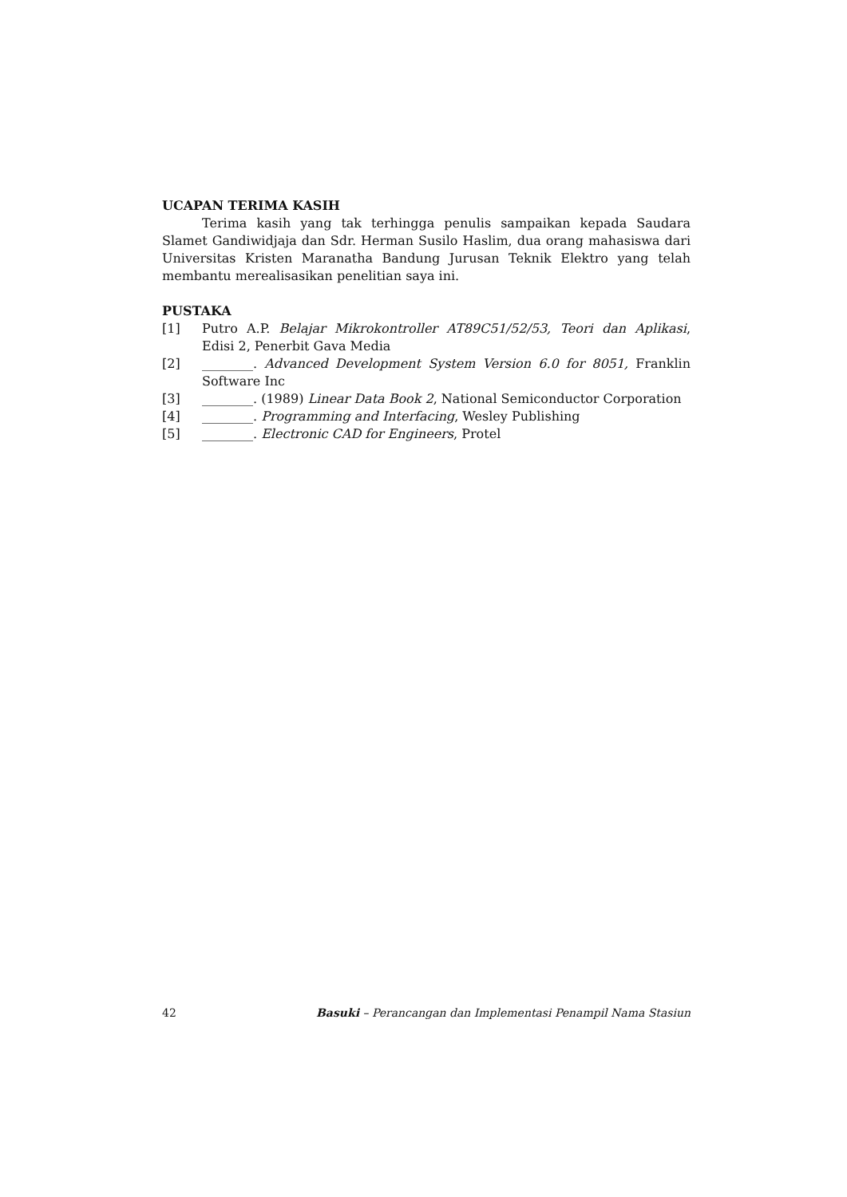UCAPAN TERIMA KASIH
Terima kasih yang tak terhingga penulis sampaikan kepada Saudara Slamet Gandiwidjaja dan Sdr. Herman Susilo Haslim, dua orang mahasiswa dari Universitas Kristen Maranatha Bandung Jurusan Teknik Elektro yang telah membantu merealisasikan penelitian saya ini.
PUSTAKA
[1] Putro A.P. Belajar Mikrokontroller AT89C51/52/53, Teori dan Aplikasi, Edisi 2, Penerbit Gava Media
[2] ________. Advanced Development System Version 6.0 for 8051, Franklin Software Inc
[3] ________. (1989) Linear Data Book 2, National Semiconductor Corporation
[4] ________. Programming and Interfacing, Wesley Publishing
[5] ________. Electronic CAD for Engineers, Protel
42 Basuki – Perancangan dan Implementasi Penampil Nama Stasiun